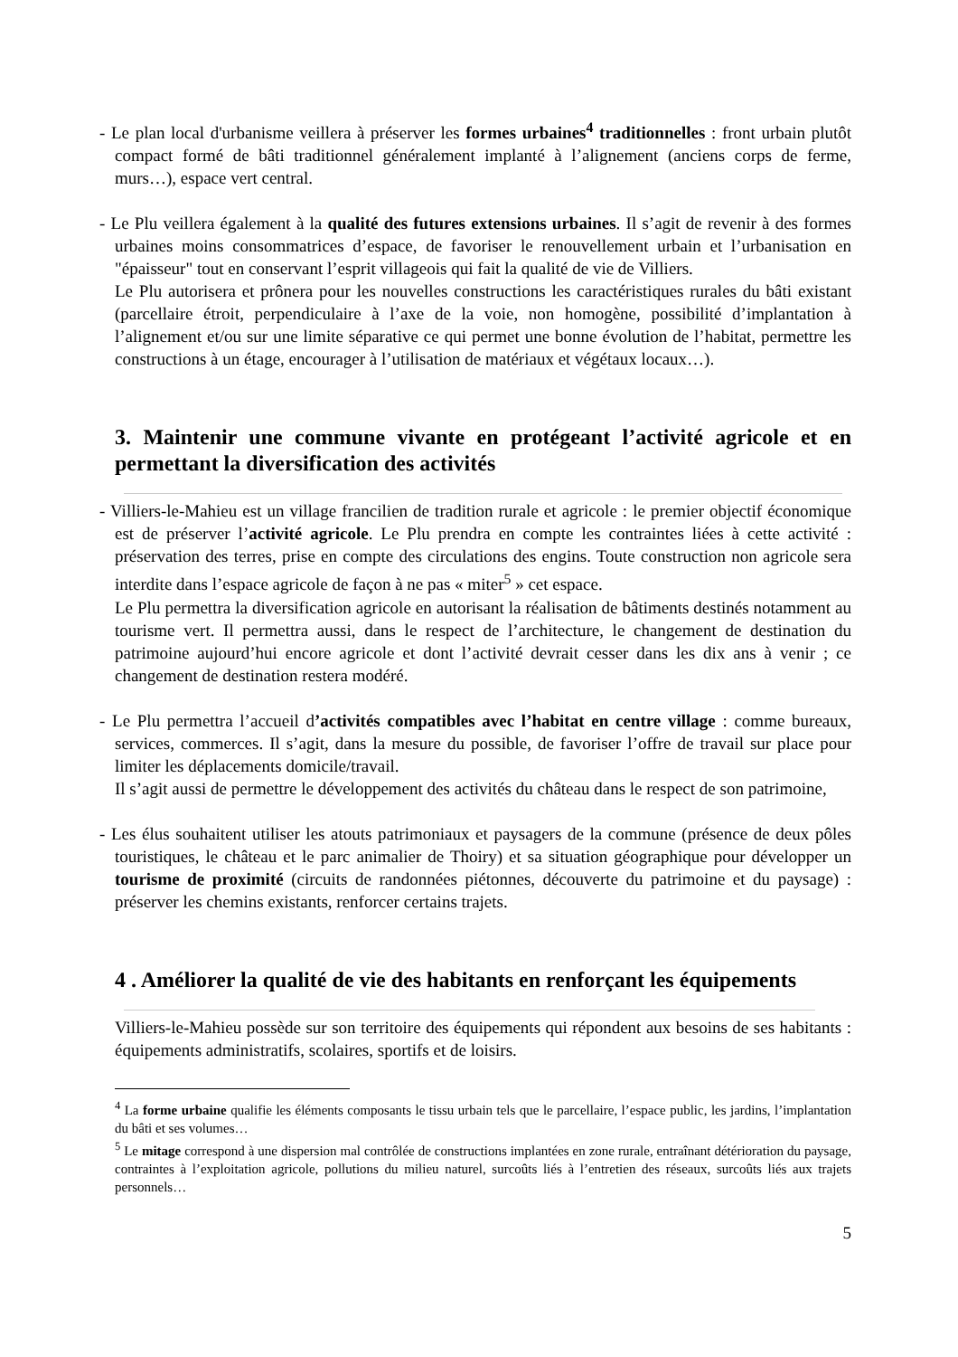- Le plan local d'urbanisme veillera à préserver les formes urbaines<sup>4</sup> traditionnelles : front urbain plutôt compact formé de bâti traditionnel généralement implanté à l’alignement (anciens corps de ferme, murs…), espace vert central.
- Le Plu veillera également à la qualité des futures extensions urbaines. Il s’agit de revenir à des formes urbaines moins consommatrices d’espace, de favoriser le renouvellement urbain et l’urbanisation en "épaisseur" tout en conservant l’esprit villageois qui fait la qualité de vie de Villiers.
Le Plu autorisera et prônera pour les nouvelles constructions les caractéristiques rurales du bâti existant (parcellaire étroit, perpendiculaire à l’axe de la voie, non homogène, possibilité d’implantation à l’alignement et/ou sur une limite séparative ce qui permet une bonne évolution de l’habitat, permettre les constructions à un étage, encourager à l’utilisation de matériaux et végétaux locaux…).
3. Maintenir une commune vivante en protégeant l’activité agricole et en permettant la diversification des activités
- Villiers-le-Mahieu est un village francilien de tradition rurale et agricole : le premier objectif économique est de préserver l’activité agricole. Le Plu prendra en compte les contraintes liées à cette activité : préservation des terres, prise en compte des circulations des engins. Toute construction non agricole sera interdite dans l’espace agricole de façon à ne pas « miter<sup>5</sup> » cet espace.
Le Plu permettra la diversification agricole en autorisant la réalisation de bâtiments destinés notamment au tourisme vert. Il permettra aussi, dans le respect de l’architecture, le changement de destination du patrimoine aujourd’hui encore agricole et dont l’activité devrait cesser dans les dix ans à venir ; ce changement de destination restera modéré.
- Le Plu permettra l’accueil d’activités compatibles avec l’habitat en centre village : comme bureaux, services, commerces. Il s’agit, dans la mesure du possible, de favoriser l’offre de travail sur place pour limiter les déplacements domicile/travail.
Il s’agit aussi de permettre le développement des activités du château dans le respect de son patrimoine,
- Les élus souhaitent utiliser les atouts patrimoniaux et paysagers de la commune (présence de deux pôles touristiques, le château et le parc animalier de Thoiry) et sa situation géographique pour développer un tourisme de proximité (circuits de randonnées piétonnes, découverte du patrimoine et du paysage) : préserver les chemins existants, renforcer certains trajets.
4 . Améliorer la qualité de vie des habitants en renforçant les équipements
Villiers-le-Mahieu possède sur son territoire des équipements qui répondent aux besoins de ses habitants : équipements administratifs, scolaires, sportifs et de loisirs.
<sup>4</sup> La forme urbaine qualifie les éléments composants le tissu urbain tels que le parcellaire, l’espace public, les jardins, l’implantation du bâti et ses volumes…
<sup>5</sup> Le mitage correspond à une dispersion mal contrôlée de constructions implantées en zone rurale, entraînant détérioration du paysage, contraintes à l’exploitation agricole, pollutions du milieu naturel, surcoûts liés à l’entretien des réseaux, surcoûts liés aux trajets personnels…
5